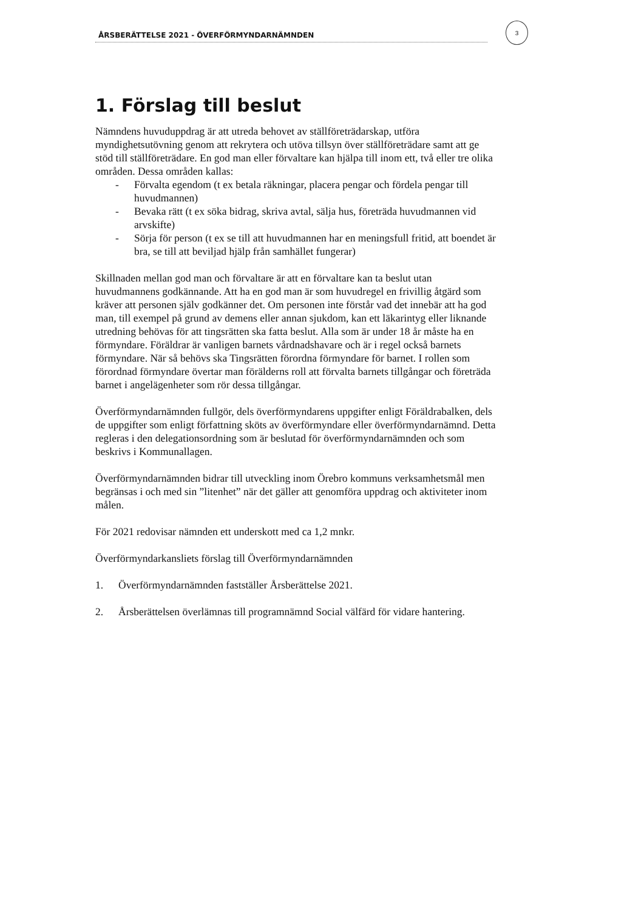ÅRSBERÄTTELSE 2021 - ÖVERFÖRMYNDARNÄMNDEN
3
1. Förslag till beslut
Nämndens huvuduppdrag är att utreda behovet av ställföreträdarskap, utföra myndighetsutövning genom att rekrytera och utöva tillsyn över ställföreträdare samt att ge stöd till ställföreträdare. En god man eller förvaltare kan hjälpa till inom ett, två eller tre olika områden. Dessa områden kallas:
- Förvalta egendom (t ex betala räkningar, placera pengar och fördela pengar till huvudmannen)
- Bevaka rätt (t ex söka bidrag, skriva avtal, sälja hus, företräda huvudmannen vid arvskifte)
- Sörja för person (t ex se till att huvudmannen har en meningsfull fritid, att boendet är bra, se till att beviljad hjälp från samhället fungerar)
Skillnaden mellan god man och förvaltare är att en förvaltare kan ta beslut utan huvudmannens godkännande. Att ha en god man är som huvudregel en frivillig åtgärd som kräver att personen själv godkänner det. Om personen inte förstår vad det innebär att ha god man, till exempel på grund av demens eller annan sjukdom, kan ett läkarintyg eller liknande utredning behövas för att tingsrätten ska fatta beslut. Alla som är under 18 år måste ha en förmyndare. Föräldrar är vanligen barnets vårdnadshavare och är i regel också barnets förmyndare. När så behövs ska Tingsrätten förordna förmyndare för barnet. I rollen som förordnad förmyndare övertar man förälderns roll att förvalta barnets tillgångar och företräda barnet i angelägenheter som rör dessa tillgångar.
Överförmyndarnämnden fullgör, dels överförmyndarens uppgifter enligt Föräldrabalken, dels de uppgifter som enligt författning sköts av överförmyndare eller överförmyndarnämnd. Detta regleras i den delegationsordning som är beslutad för överförmyndarnämnden och som beskrivs i Kommunallagen.
Överförmyndarnämnden bidrar till utveckling inom Örebro kommuns verksamhetsmål men begränsas i och med sin ”litenhet” när det gäller att genomföra uppdrag och aktiviteter inom målen.
För 2021 redovisar nämnden ett underskott med ca 1,2 mnkr.
Överförmyndarkansliets förslag till Överförmyndarnämnden
1. Överförmyndarnämnden fastställer Årsberättelse 2021.
2. Årsberättelsen överlämnas till programnämnd Social välfärd för vidare hantering.